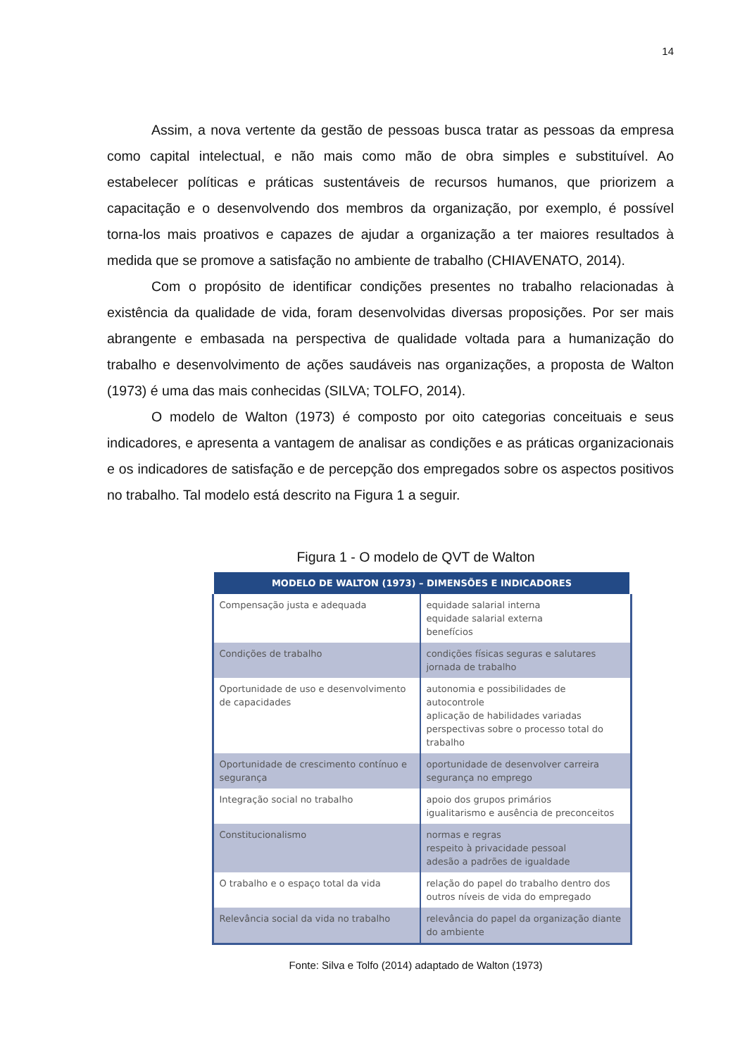14
Assim, a nova vertente da gestão de pessoas busca tratar as pessoas da empresa como capital intelectual, e não mais como mão de obra simples e substituível. Ao estabelecer políticas e práticas sustentáveis de recursos humanos, que priorizem a capacitação e o desenvolvendo dos membros da organização, por exemplo, é possível torna-los mais proativos e capazes de ajudar a organização a ter maiores resultados à medida que se promove a satisfação no ambiente de trabalho (CHIAVENATO, 2014).
Com o propósito de identificar condições presentes no trabalho relacionadas à existência da qualidade de vida, foram desenvolvidas diversas proposições. Por ser mais abrangente e embasada na perspectiva de qualidade voltada para a humanização do trabalho e desenvolvimento de ações saudáveis nas organizações, a proposta de Walton (1973) é uma das mais conhecidas (SILVA; TOLFO, 2014).
O modelo de Walton (1973) é composto por oito categorias conceituais e seus indicadores, e apresenta a vantagem de analisar as condições e as práticas organizacionais e os indicadores de satisfação e de percepção dos empregados sobre os aspectos positivos no trabalho. Tal modelo está descrito na Figura 1 a seguir.
Figura 1 - O modelo de QVT de Walton
| MODELO DE WALTON (1973) – DIMENSÕES E INDICADORES | |
| --- | --- |
| Compensação justa e adequada | equidade salarial interna equidade salarial externa benefícios |
| Condições de trabalho | condições físicas seguras e salutares jornada de trabalho |
| Oportunidade de uso e desenvolvimento de capacidades | autonomia e possibilidades de autocontrole aplicação de habilidades variadas perspectivas sobre o processo total do trabalho |
| Oportunidade de crescimento contínuo e segurança | oportunidade de desenvolver carreira segurança no emprego |
| Integração social no trabalho | apoio dos grupos primários igualitarismo e ausência de preconceitos |
| Constitucionalismo | normas e regras respeito à privacidade pessoal adesão a padrões de igualdade |
| O trabalho e o espaço total da vida | relação do papel do trabalho dentro dos outros níveis de vida do empregado |
| Relevância social da vida no trabalho | relevância do papel da organização diante do ambiente |
Fonte: Silva e Tolfo (2014) adaptado de Walton (1973)